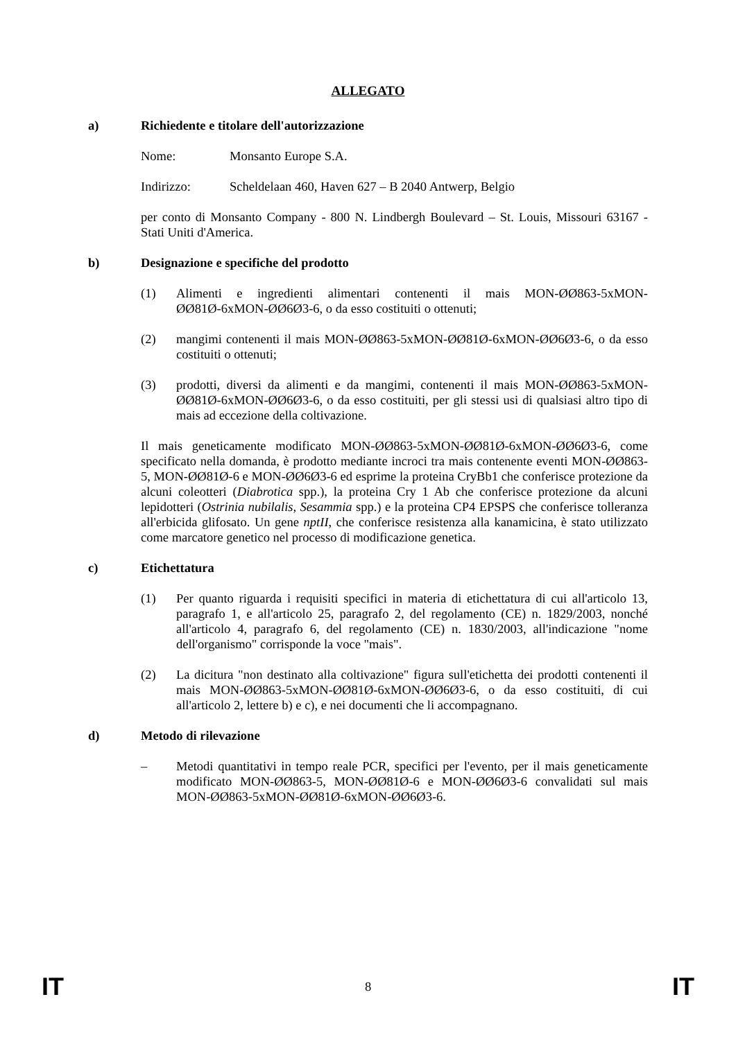ALLEGATO
a) Richiedente e titolare dell'autorizzazione
Nome: Monsanto Europe S.A.
Indirizzo: Scheldelaan 460, Haven 627 – B 2040 Antwerp, Belgio
per conto di Monsanto Company - 800 N. Lindbergh Boulevard – St. Louis, Missouri 63167 - Stati Uniti d'America.
b) Designazione e specifiche del prodotto
(1) Alimenti e ingredienti alimentari contenenti il mais MON-ØØ863-5xMON-ØØ81Ø-6xMON-ØØ6Ø3-6, o da esso costituiti o ottenuti;
(2) mangimi contenenti il mais MON-ØØ863-5xMON-ØØ81Ø-6xMON-ØØ6Ø3-6, o da esso costituiti o ottenuti;
(3) prodotti, diversi da alimenti e da mangimi, contenenti il mais MON-ØØ863-5xMON-ØØ81Ø-6xMON-ØØ6Ø3-6, o da esso costituiti, per gli stessi usi di qualsiasi altro tipo di mais ad eccezione della coltivazione.
Il mais geneticamente modificato MON-ØØ863-5xMON-ØØ81Ø-6xMON-ØØ6Ø3-6, come specificato nella domanda, è prodotto mediante incroci tra mais contenente eventi MON-ØØ863-5, MON-ØØ81Ø-6 e MON-ØØ6Ø3-6 ed esprime la proteina CryBb1 che conferisce protezione da alcuni coleotteri (Diabrotica spp.), la proteina Cry 1 Ab che conferisce protezione da alcuni lepidotteri (Ostrinia nubilalis, Sesammia spp.) e la proteina CP4 EPSPS che conferisce tolleranza all'erbicida glifosato. Un gene nptII, che conferisce resistenza alla kanamicina, è stato utilizzato come marcatore genetico nel processo di modificazione genetica.
c) Etichettatura
(1) Per quanto riguarda i requisiti specifici in materia di etichettatura di cui all'articolo 13, paragrafo 1, e all'articolo 25, paragrafo 2, del regolamento (CE) n. 1829/2003, nonché all'articolo 4, paragrafo 6, del regolamento (CE) n. 1830/2003, all'indicazione "nome dell'organismo" corrisponde la voce "mais".
(2) La dicitura "non destinato alla coltivazione" figura sull'etichetta dei prodotti contenenti il mais MON-ØØ863-5xMON-ØØ81Ø-6xMON-ØØ6Ø3-6, o da esso costituiti, di cui all'articolo 2, lettere b) e c), e nei documenti che li accompagnano.
d) Metodo di rilevazione
– Metodi quantitativi in tempo reale PCR, specifici per l'evento, per il mais geneticamente modificato MON-ØØ863-5, MON-ØØ81Ø-6 e MON-ØØ6Ø3-6 convalidati sul mais MON-ØØ863-5xMON-ØØ81Ø-6xMON-ØØ6Ø3-6.
IT 8 IT